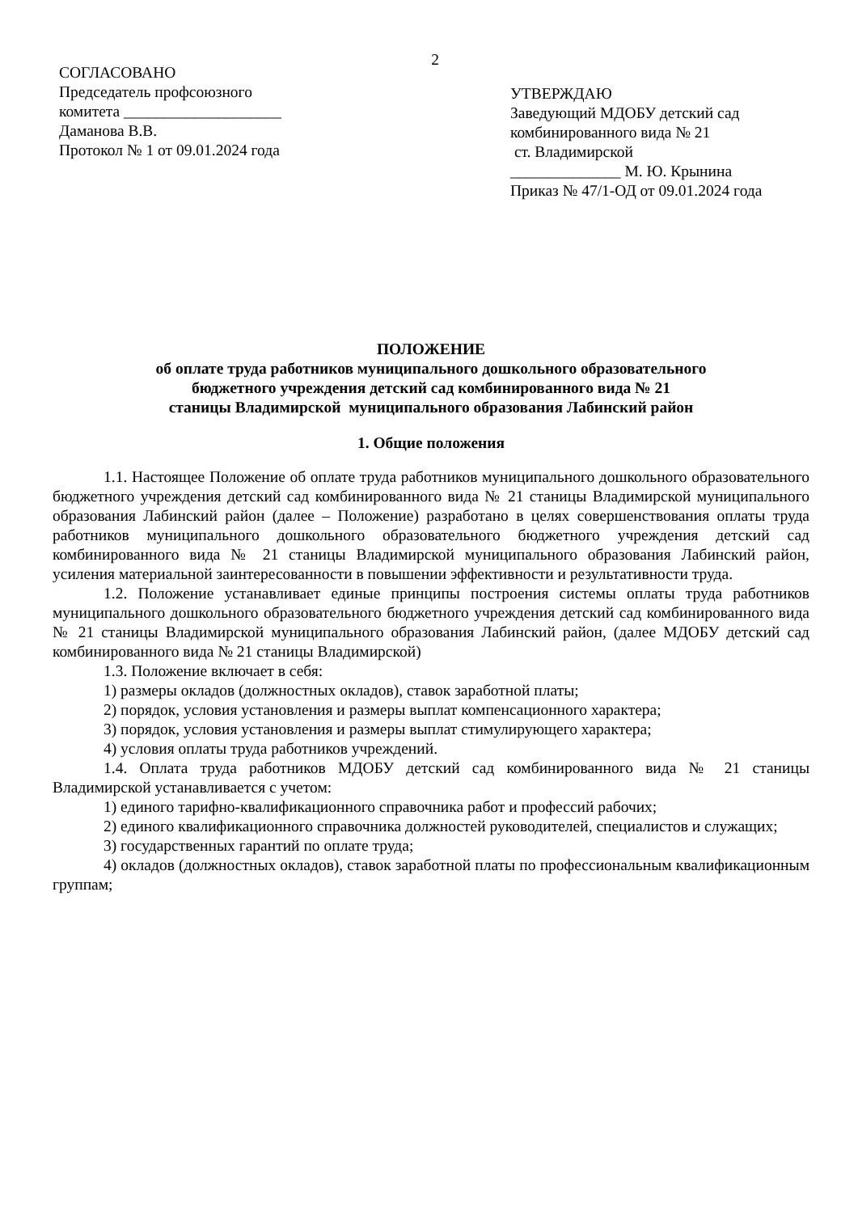2
СОГЛАСОВАНО
Председатель профсоюзного
комитета ____________________
Даманова В.В.
Протокол № 1 от 09.01.2024 года
УТВЕРЖДАЮ
Заведующий МДОБУ детский сад
комбинированного вида № 21
ст. Владимирской
______________ М. Ю. Крынина
Приказ № 47/1-ОД от 09.01.2024 года
ПОЛОЖЕНИЕ
об оплате труда работников муниципального дошкольного образовательного
бюджетного учреждения детский сад комбинированного вида № 21
станицы Владимирской муниципального образования Лабинский район
1. Общие положения
1.1. Настоящее Положение об оплате труда работников муниципального дошкольного образовательного бюджетного учреждения детский сад комбинированного вида № 21 станицы Владимирской муниципального образования Лабинский район (далее – Положение) разработано в целях совершенствования оплаты труда работников муниципального дошкольного образовательного бюджетного учреждения детский сад комбинированного вида № 21 станицы Владимирской муниципального образования Лабинский район, усиления материальной заинтересованности в повышении эффективности и результативности труда.
1.2. Положение устанавливает единые принципы построения системы оплаты труда работников муниципального дошкольного образовательного бюджетного учреждения детский сад комбинированного вида № 21 станицы Владимирской муниципального образования Лабинский район, (далее МДОБУ детский сад комбинированного вида № 21 станицы Владимирской)
1.3. Положение включает в себя:
1) размеры окладов (должностных окладов), ставок заработной платы;
2) порядок, условия установления и размеры выплат компенсационного характера;
3) порядок, условия установления и размеры выплат стимулирующего характера;
4) условия оплаты труда работников учреждений.
1.4. Оплата труда работников МДОБУ детский сад комбинированного вида № 21 станицы Владимирской устанавливается с учетом:
1) единого тарифно-квалификационного справочника работ и профессий рабочих;
2) единого квалификационного справочника должностей руководителей, специалистов и служащих;
3) государственных гарантий по оплате труда;
4) окладов (должностных окладов), ставок заработной платы по профессиональным квалификационным группам;